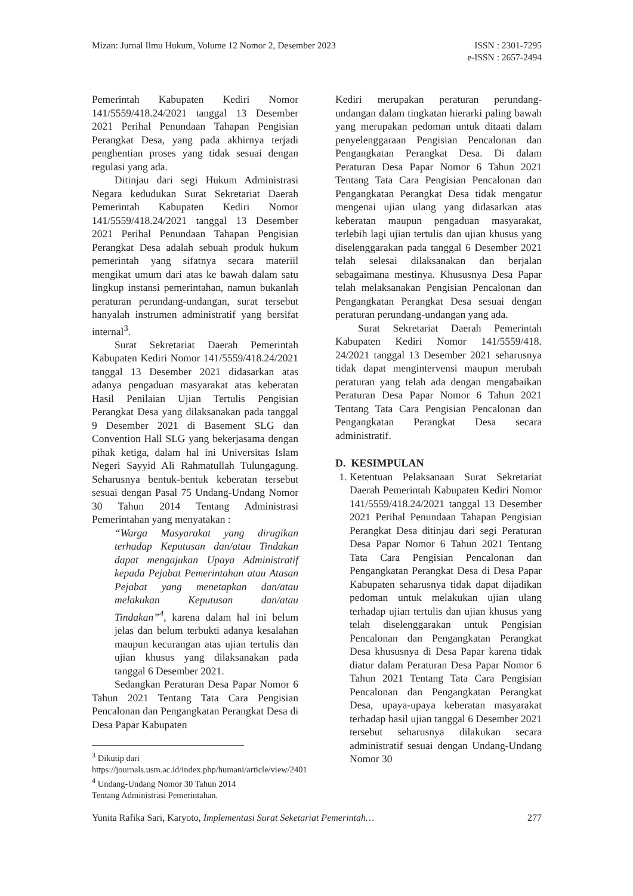Mizan: Jurnal Ilmu Hukum, Volume 12 Nomor 2, Desember 2023
ISSN : 2301-7295
e-ISSN : 2657-2494
Pemerintah Kabupaten Kediri Nomor 141/5559/418.24/2021 tanggal 13 Desember 2021 Perihal Penundaan Tahapan Pengisian Perangkat Desa, yang pada akhirnya terjadi penghentian proses yang tidak sesuai dengan regulasi yang ada.
Ditinjau dari segi Hukum Administrasi Negara kedudukan Surat Sekretariat Daerah Pemerintah Kabupaten Kediri Nomor 141/5559/418.24/2021 tanggal 13 Desember 2021 Perihal Penundaan Tahapan Pengisian Perangkat Desa adalah sebuah produk hukum pemerintah yang sifatnya secara materiil mengikat umum dari atas ke bawah dalam satu lingkup instansi pemerintahan, namun bukanlah peraturan perundang-undangan, surat tersebut hanyalah instrumen administratif yang bersifat internal<sup>3</sup>.
Surat Sekretariat Daerah Pemerintah Kabupaten Kediri Nomor 141/5559/418.24/2021 tanggal 13 Desember 2021 didasarkan atas adanya pengaduan masyarakat atas keberatan Hasil Penilaian Ujian Tertulis Pengisian Perangkat Desa yang dilaksanakan pada tanggal 9 Desember 2021 di Basement SLG dan Convention Hall SLG yang bekerjasama dengan pihak ketiga, dalam hal ini Universitas Islam Negeri Sayyid Ali Rahmatullah Tulungagung. Seharusnya bentuk-bentuk keberatan tersebut sesuai dengan Pasal 75 Undang-Undang Nomor 30 Tahun 2014 Tentang Administrasi Pemerintahan yang menyatakan :
“Warga Masyarakat yang dirugikan terhadap Keputusan dan/atau Tindakan dapat mengajukan Upaya Administratif kepada Pejabat Pemerintahan atau Atasan Pejabat yang menetapkan dan/atau melakukan Keputusan dan/atau Tindakan”<sup>4</sup>, karena dalam hal ini belum jelas dan belum terbukti adanya kesalahan maupun kecurangan atas ujian tertulis dan ujian khusus yang dilaksanakan pada tanggal 6 Desember 2021.
Sedangkan Peraturan Desa Papar Nomor 6 Tahun 2021 Tentang Tata Cara Pengisian Pencalonan dan Pengangkatan Perangkat Desa di Desa Papar Kabupaten
<sup>3</sup> Dikutip dari https://journals.usm.ac.id/index.php/humani/article/view/2401
<sup>4</sup> Undang-Undang Nomor 30 Tahun 2014 Tentang Administrasi Pemerintahan.
Kediri merupakan peraturan perundang-undangan dalam tingkatan hierarki paling bawah yang merupakan pedoman untuk ditaati dalam penyelenggaraan Pengisian Pencalonan dan Pengangkatan Perangkat Desa. Di dalam Peraturan Desa Papar Nomor 6 Tahun 2021 Tentang Tata Cara Pengisian Pencalonan dan Pengangkatan Perangkat Desa tidak mengatur mengenai ujian ulang yang didasarkan atas keberatan maupun pengaduan masyarakat, terlebih lagi ujian tertulis dan ujian khusus yang diselenggarakan pada tanggal 6 Desember 2021 telah selesai dilaksanakan dan berjalan sebagaimana mestinya. Khususnya Desa Papar telah melaksanakan Pengisian Pencalonan dan Pengangkatan Perangkat Desa sesuai dengan peraturan perundang-undangan yang ada.
Surat Sekretariat Daerah Pemerintah Kabupaten Kediri Nomor 141/5559/418. 24/2021 tanggal 13 Desember 2021 seharusnya tidak dapat mengintervensi maupun merubah peraturan yang telah ada dengan mengabaikan Peraturan Desa Papar Nomor 6 Tahun 2021 Tentang Tata Cara Pengisian Pencalonan dan Pengangkatan Perangkat Desa secara administratif.
D. KESIMPULAN
1. Ketentuan Pelaksanaan Surat Sekretariat Daerah Pemerintah Kabupaten Kediri Nomor 141/5559/418.24/2021 tanggal 13 Desember 2021 Perihal Penundaan Tahapan Pengisian Perangkat Desa ditinjau dari segi Peraturan Desa Papar Nomor 6 Tahun 2021 Tentang Tata Cara Pengisian Pencalonan dan Pengangkatan Perangkat Desa di Desa Papar Kabupaten seharusnya tidak dapat dijadikan pedoman untuk melakukan ujian ulang terhadap ujian tertulis dan ujian khusus yang telah diselenggarakan untuk Pengisian Pencalonan dan Pengangkatan Perangkat Desa khususnya di Desa Papar karena tidak diatur dalam Peraturan Desa Papar Nomor 6 Tahun 2021 Tentang Tata Cara Pengisian Pencalonan dan Pengangkatan Perangkat Desa, upaya-upaya keberatan masyarakat terhadap hasil ujian tanggal 6 Desember 2021 tersebut seharusnya dilakukan secara administratif sesuai dengan Undang-Undang Nomor 30
Yunita Rafika Sari, Karyoto, Implementasi Surat Seketariat Pemerintah…
277